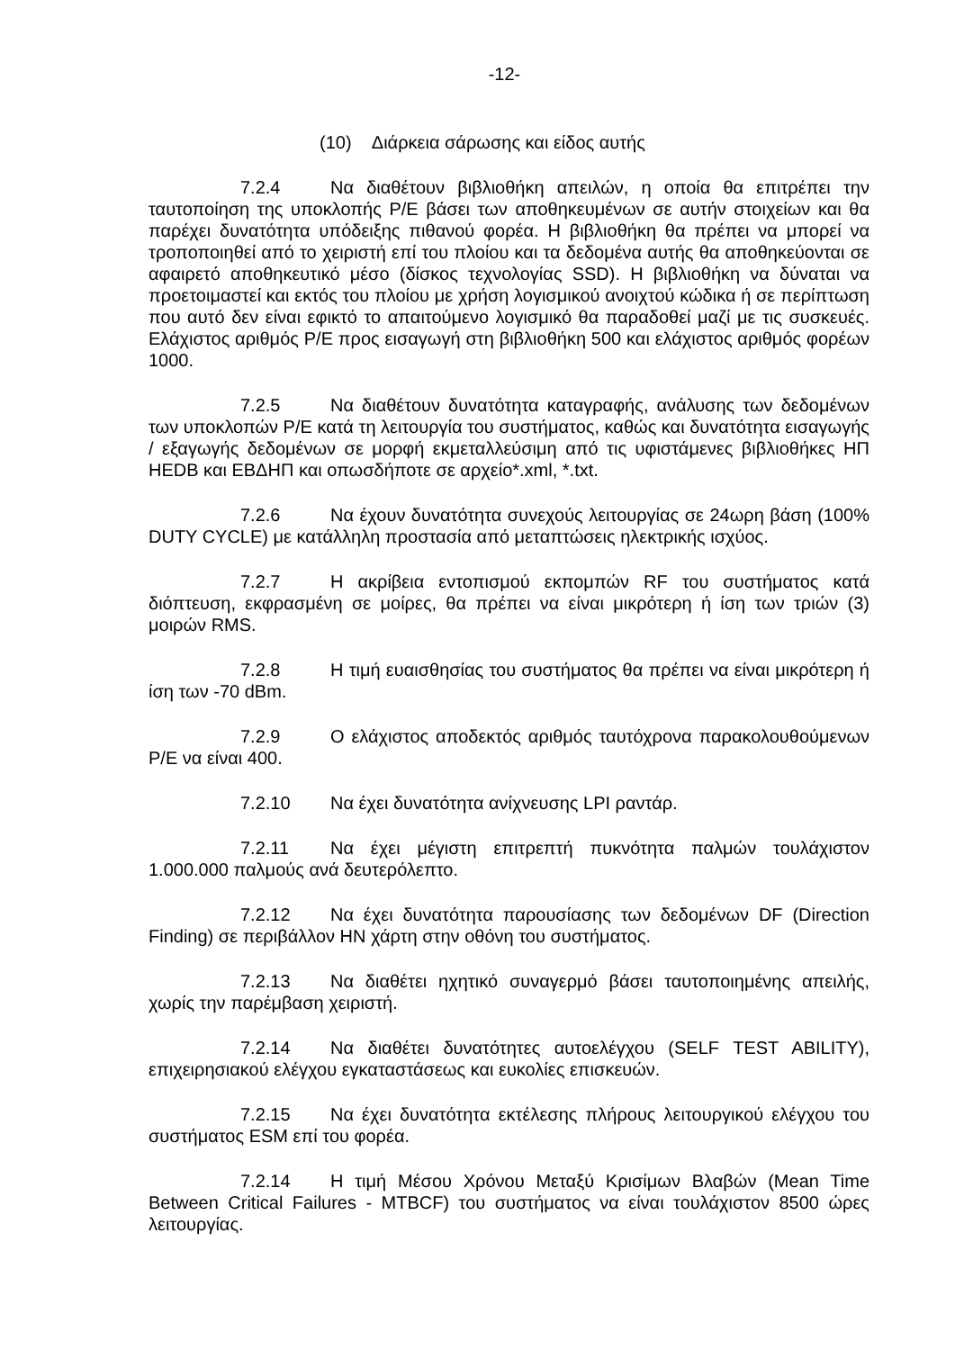-12-
(10) Διάρκεια σάρωσης και είδος αυτής
7.2.4 Να διαθέτουν βιβλιοθήκη απειλών, η οποία θα επιτρέπει την ταυτοποίηση της υποκλοπής Ρ/Ε βάσει των αποθηκευμένων σε αυτήν στοιχείων και θα παρέχει δυνατότητα υπόδειξης πιθανού φορέα. Η βιβλιοθήκη θα πρέπει να μπορεί να τροποποιηθεί από το χειριστή επί του πλοίου και τα δεδομένα αυτής θα αποθηκεύονται σε αφαιρετό αποθηκευτικό μέσο (δίσκος τεχνολογίας SSD). Η βιβλιοθήκη να δύναται να προετοιμαστεί και εκτός του πλοίου με χρήση λογισμικού ανοιχτού κώδικα ή σε περίπτωση που αυτό δεν είναι εφικτό το απαιτούμενο λογισμικό θα παραδοθεί μαζί με τις συσκευές. Ελάχιστος αριθμός Ρ/Ε προς εισαγωγή στη βιβλιοθήκη 500 και ελάχιστος αριθμός φορέων 1000.
7.2.5 Να διαθέτουν δυνατότητα καταγραφής, ανάλυσης των δεδομένων των υποκλοπών Ρ/Ε κατά τη λειτουργία του συστήματος, καθώς και δυνατότητα εισαγωγής / εξαγωγής δεδομένων σε μορφή εκμεταλλεύσιμη από τις υφιστάμενες βιβλιοθήκες ΗΠ HEDB και ΕΒΔΗΠ και οπωσδήποτε σε αρχείο*.xml, *.txt.
7.2.6 Να έχουν δυνατότητα συνεχούς λειτουργίας σε 24ωρη βάση (100% DUTY CYCLE) με κατάλληλη προστασία από μεταπτώσεις ηλεκτρικής ισχύος.
7.2.7 Η ακρίβεια εντοπισμού εκπομπών RF του συστήματος κατά διόπτευση, εκφρασμένη σε μοίρες, θα πρέπει να είναι μικρότερη ή ίση των τριών (3) μοιρών RMS.
7.2.8 Η τιμή ευαισθησίας του συστήματος θα πρέπει να είναι μικρότερη ή ίση των -70 dBm.
7.2.9 Ο ελάχιστος αποδεκτός αριθμός ταυτόχρονα παρακολουθούμενων Ρ/Ε να είναι 400.
7.2.10 Να έχει δυνατότητα ανίχνευσης LPI ραντάρ.
7.2.11 Να έχει μέγιστη επιτρεπτή πυκνότητα παλμών τουλάχιστον 1.000.000 παλμούς ανά δευτερόλεπτο.
7.2.12 Να έχει δυνατότητα παρουσίασης των δεδομένων DF (Direction Finding) σε περιβάλλον ΗΝ χάρτη στην οθόνη του συστήματος.
7.2.13 Να διαθέτει ηχητικό συναγερμό βάσει ταυτοποιημένης απειλής, χωρίς την παρέμβαση χειριστή.
7.2.14 Να διαθέτει δυνατότητες αυτοελέγχου (SELF TEST ABILITY), επιχειρησιακού ελέγχου εγκαταστάσεως και ευκολίες επισκευών.
7.2.15 Να έχει δυνατότητα εκτέλεσης πλήρους λειτουργικού ελέγχου του συστήματος ESM επί του φορέα.
7.2.14 Η τιμή Μέσου Χρόνου Μεταξύ Κρισίμων Βλαβών (Mean Time Between Critical Failures - MTBCF) του συστήματος να είναι τουλάχιστον 8500 ώρες λειτουργίας.